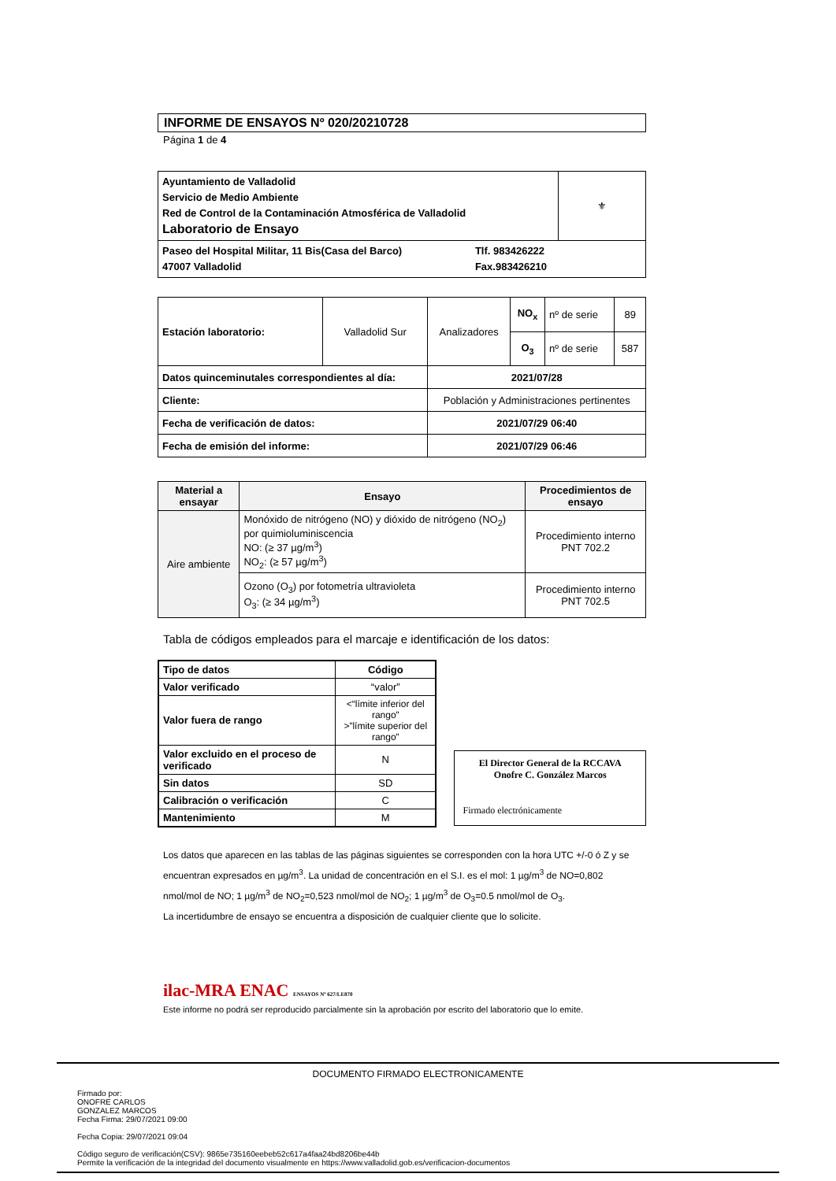INFORME DE ENSAYOS Nº 020/20210728
Página 1 de 4
| Ayuntamiento de Valladolid Servicio de Medio Ambiente Red de Control de la Contaminación Atmosférica de Valladolid Laboratorio de Ensayo | ⚜ |
| Paseo del Hospital Militar, 11 Bis(Casa del Barco) 47007 Valladolid Tlf. 983426222 Fax.983426210 | |
| Estación laboratorio: | Valladolid Sur | Analizadores | NO<sub>x</sub> | nº de serie | 89 |
| | | | O<sub>3</sub> | nº de serie | 587 |
| Datos quinceminutales correspondientes al día: | | 2021/07/28 | | | |
| Cliente: | | Población y Administraciones pertinentes | | | |
| Fecha de verificación de datos: | | 2021/07/29 06:40 | | | |
| Fecha de emisión del informe: | | 2021/07/29 06:46 | | | |
| Material a ensayar | Ensayo | Procedimientos de ensayo |
| --- | --- | --- |
| Aire ambiente | Monóxido de nitrógeno (NO) y dióxido de nitrógeno (NO<sub>2</sub>) por quimioluminiscencia NO: (≥ 37 µg/m<sup>3</sup>) NO<sub>2</sub>: (≥ 57 µg/m<sup>3</sup>) | Procedimiento interno PNT 702.2 |
| | Ozono (O<sub>3</sub>) por fotometría ultravioleta O<sub>3</sub>: (≥ 34 µg/m<sup>3</sup>) | Procedimiento interno PNT 702.5 |
Tabla de códigos empleados para el marcaje e identificación de los datos:
| Tipo de datos | Código |
| --- | --- |
| Valor verificado | “valor” |
| Valor fuera de rango | <“límite inferior del rango” >”límite superior del rango” |
| Valor excluido en el proceso de verificado | N |
| Sin datos | SD |
| Calibración o verificación | C |
| Mantenimiento | M |
El Director General de la RCCAVA
Onofre C. González Marcos
Firmado electrónicamente
Los datos que aparecen en las tablas de las páginas siguientes se corresponden con la hora UTC +/-0 ó Z y se encuentran expresados en µg/m<sup>3</sup>. La unidad de concentración en el S.I. es el mol: 1 µg/m<sup>3</sup> de NO=0,802 nmol/mol de NO; 1 µg/m<sup>3</sup> de NO<sub>2</sub>=0,523 nmol/mol de NO<sub>2</sub>; 1 µg/m<sup>3</sup> de O<sub>3</sub>=0.5 nmol/mol de O<sub>3</sub>.
La incertidumbre de ensayo se encuentra a disposición de cualquier cliente que lo solicite.
ilac-MRA ENAC ENSAYOS Nº 627/LE870
Este informe no podrá ser reproducido parcialmente sin la aprobación por escrito del laboratorio que lo emite.
DOCUMENTO FIRMADO ELECTRONICAMENTE
Firmado por:
ONOFRE CARLOS
GONZALEZ MARCOS
Fecha Firma: 29/07/2021 09:00
Fecha Copia: 29/07/2021 09:04
Código seguro de verificación(CSV): 9865e735160eebeb52c617a4faa24bd8206be44b
Permite la verificación de la integridad del documento visualmente en https://www.valladolid.gob.es/verificacion-documentos